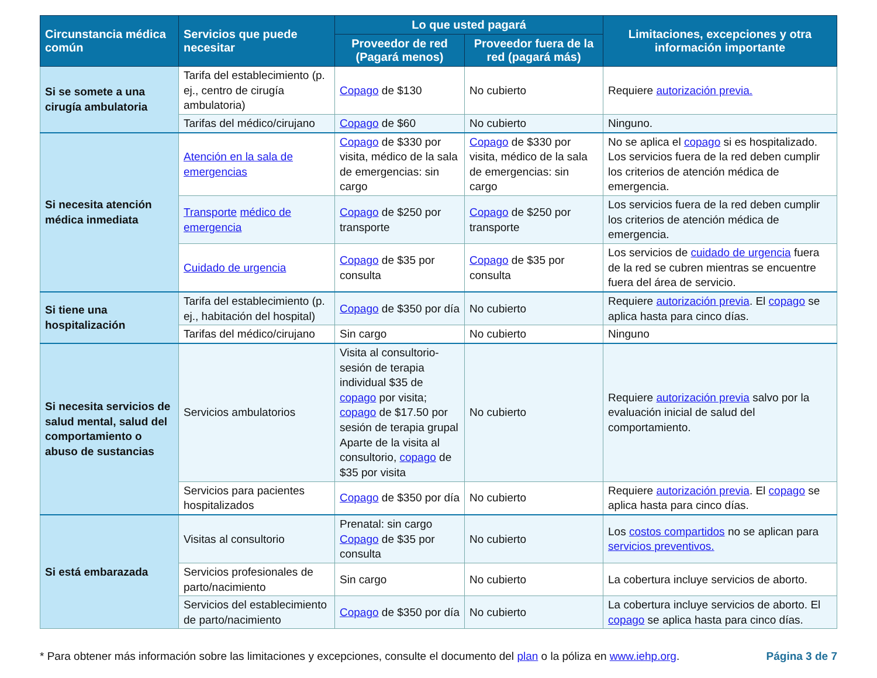| Circunstancia médica común | Servicios que puede necesitar | Lo que usted pagará | | Limitaciones, excepciones y otra información importante |
| --- | --- | --- | --- | --- |
| | | Proveedor de red (Pagará menos) | Proveedor fuera de la red (pagará más) | |
| Si se somete a una cirugía ambulatoria | Tarifa del establecimiento (p. ej., centro de cirugía ambulatoria) | Copago de $130 | No cubierto | Requiere autorización previa. |
| | Tarifas del médico/cirujano | Copago de $60 | No cubierto | Ninguno. |
| Si necesita atención médica inmediata | Atención en la sala de emergencias | Copago de $330 por visita, médico de la sala de emergencias: sin cargo | Copago de $330 por visita, médico de la sala de emergencias: sin cargo | No se aplica el copago si es hospitalizado. Los servicios fuera de la red deben cumplir los criterios de atención médica de emergencia. |
| | Transporte médico de emergencia | Copago de $250 por transporte | Copago de $250 por transporte | Los servicios fuera de la red deben cumplir los criterios de atención médica de emergencia. |
| | Cuidado de urgencia | Copago de $35 por consulta | Copago de $35 por consulta | Los servicios de cuidado de urgencia fuera de la red se cubren mientras se encuentre fuera del área de servicio. |
| Si tiene una hospitalización | Tarifa del establecimiento (p. ej., habitación del hospital) | Copago de $350 por día | No cubierto | Requiere autorización previa . El copago se aplica hasta para cinco días. |
| | Tarifas del médico/cirujano | Sin cargo | No cubierto | Ninguno |
| Si necesita servicios de salud mental, salud del comportamiento o abuso de sustancias | Servicios ambulatorios | Visita al consultorio-sesión de terapia individual $35 de copago por visita; copago de $17.50 por sesión de terapia grupal Aparte de la visita al consultorio, copago de $35 por visita | No cubierto | Requiere autorización previa salvo por la evaluación inicial de salud del comportamiento. |
| | Servicios para pacientes hospitalizados | Copago de $350 por día | No cubierto | Requiere autorización previa . El copago se aplica hasta para cinco días. |
| Si está embarazada | Visitas al consultorio | Prenatal: sin cargo Copago de $35 por consulta | No cubierto | Los costos compartidos no se aplican para servicios preventivos. |
| | Servicios profesionales de parto/nacimiento | Sin cargo | No cubierto | La cobertura incluye servicios de aborto. |
| | Servicios del establecimiento de parto/nacimiento | Copago de $350 por día | No cubierto | La cobertura incluye servicios de aborto. El copago se aplica hasta para cinco días. |
* Para obtener más información sobre las limitaciones y excepciones, consulte el documento del plan o la póliza en www.iehp.org. Página 3 de 7